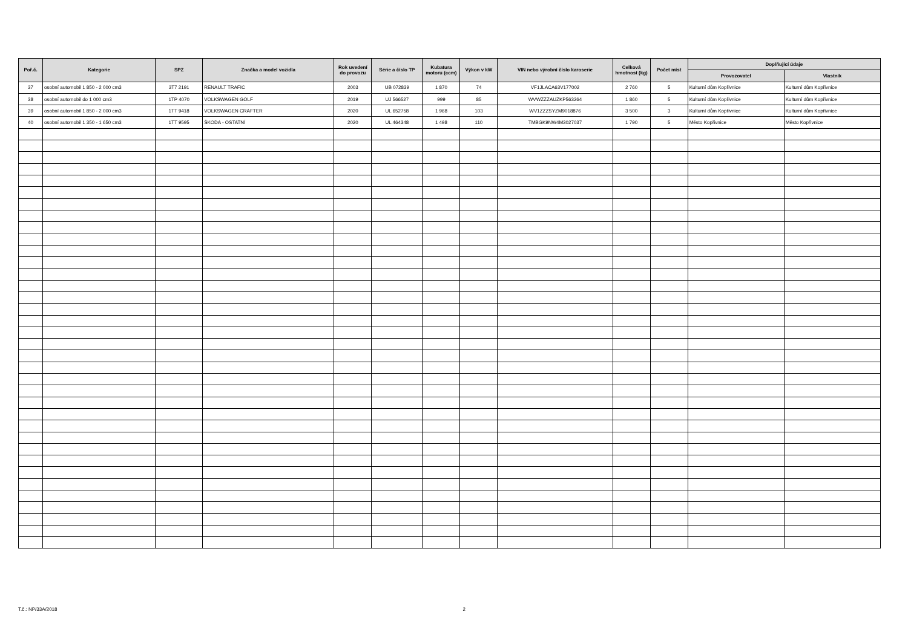| Poř.č. | Kategorie | SPZ | Značka a model vozidla | Rok uvedení do provozu | Série a číslo TP | Kubatura motoru (ccm) | Výkon v kW | VIN nebo výrobní číslo karoserie | Celková hmotnost (kg) | Počet míst | Doplňující údaje | |
| --- | --- | --- | --- | --- | --- | --- | --- | --- | --- | --- | --- | --- |
| | | | | | | | | | | | Provozovatel | Vlastník |
| 37 | osobní automobil 1 850 - 2 000 cm3 | 3T7 2191 | RENAULT TRAFIC | 2003 | UB 072839 | 1 870 | 74 | VF1JLACA63V177002 | 2 760 | 5 | Kulturní dům Kopřivnice | Kulturní dům Kopřivnice |
| 38 | osobní automobil do 1 000 cm3 | 1TP 4070 | VOLKSWAGEN GOLF | 2019 | UJ 566527 | 999 | 85 | WVWZZZAUZKP563264 | 1 860 | 5 | Kulturní dům Kopřivnice | Kulturní dům Kopřivnice |
| 39 | osobní automobil 1 850 - 2 000 cm3 | 1TT 9418 | VOLKSWAGEN CRAFTER | 2020 | UL 652758 | 1 968 | 103 | WV1ZZZSYZM9018876 | 3 500 | 3 | Kulturní dům Kopřivnice | Kulturní dům Kopřivnice |
| 40 | osobní automobil 1 350 - 1 650 cm3 | 1TT 9595 | ŠKODA - OSTATNÍ | 2020 | UL 464348 | 1 498 | 110 | TMBGK9NW4M3027037 | 1 790 | 5 | Město Kopřivnice | Město Kopřivnice |
T.č.: NP/33A/2018 2